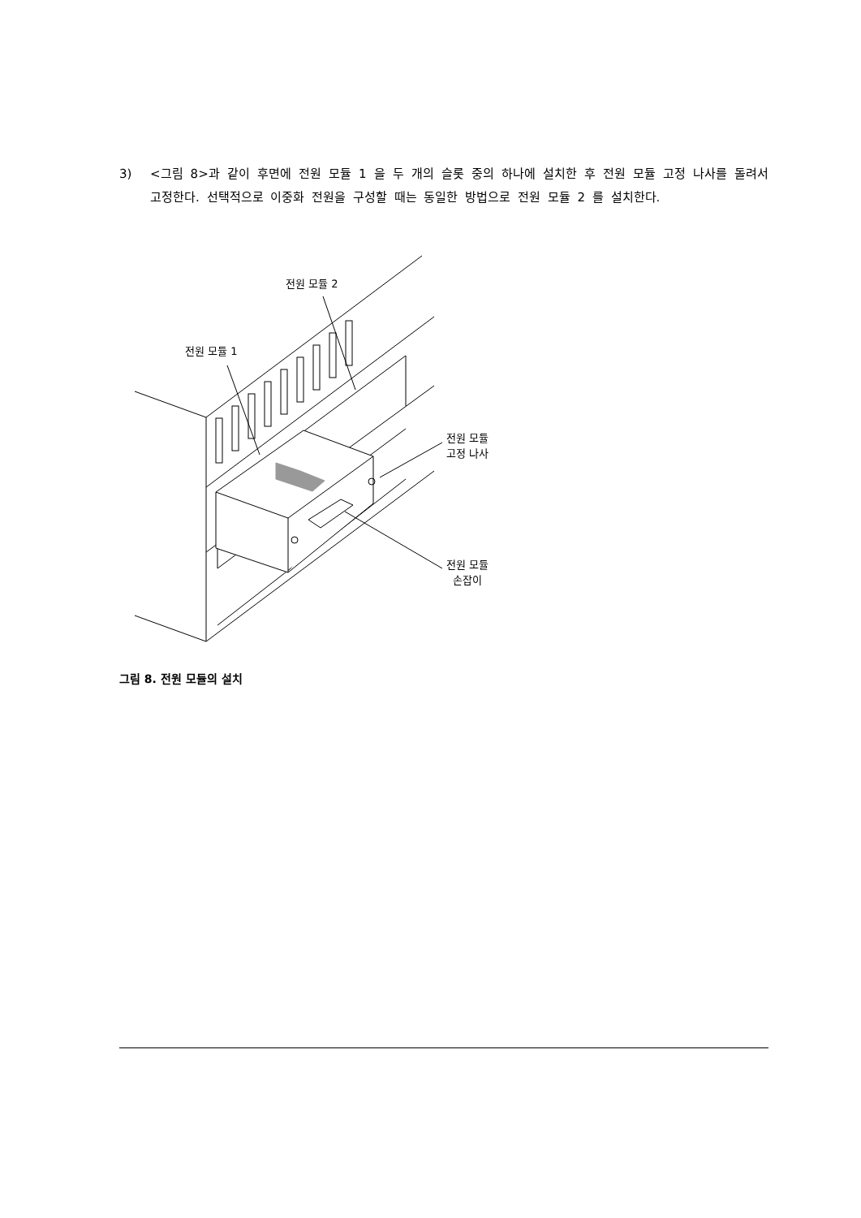3) <그림 8>과 같이 후면에 전원 모듈 1 을 두 개의 슬롯 중의 하나에 설치한 후 전원 모듈 고정 나사를 돌려서 고정한다. 선택적으로 이중화 전원을 구성할 때는 동일한 방법으로 전원 모듈 2 를 설치한다.
전원 모듈 2
전원 모듈 1
전원 모듈
고정 나사
전원 모듈
손잡이
그림 8. 전원 모듈의 설치